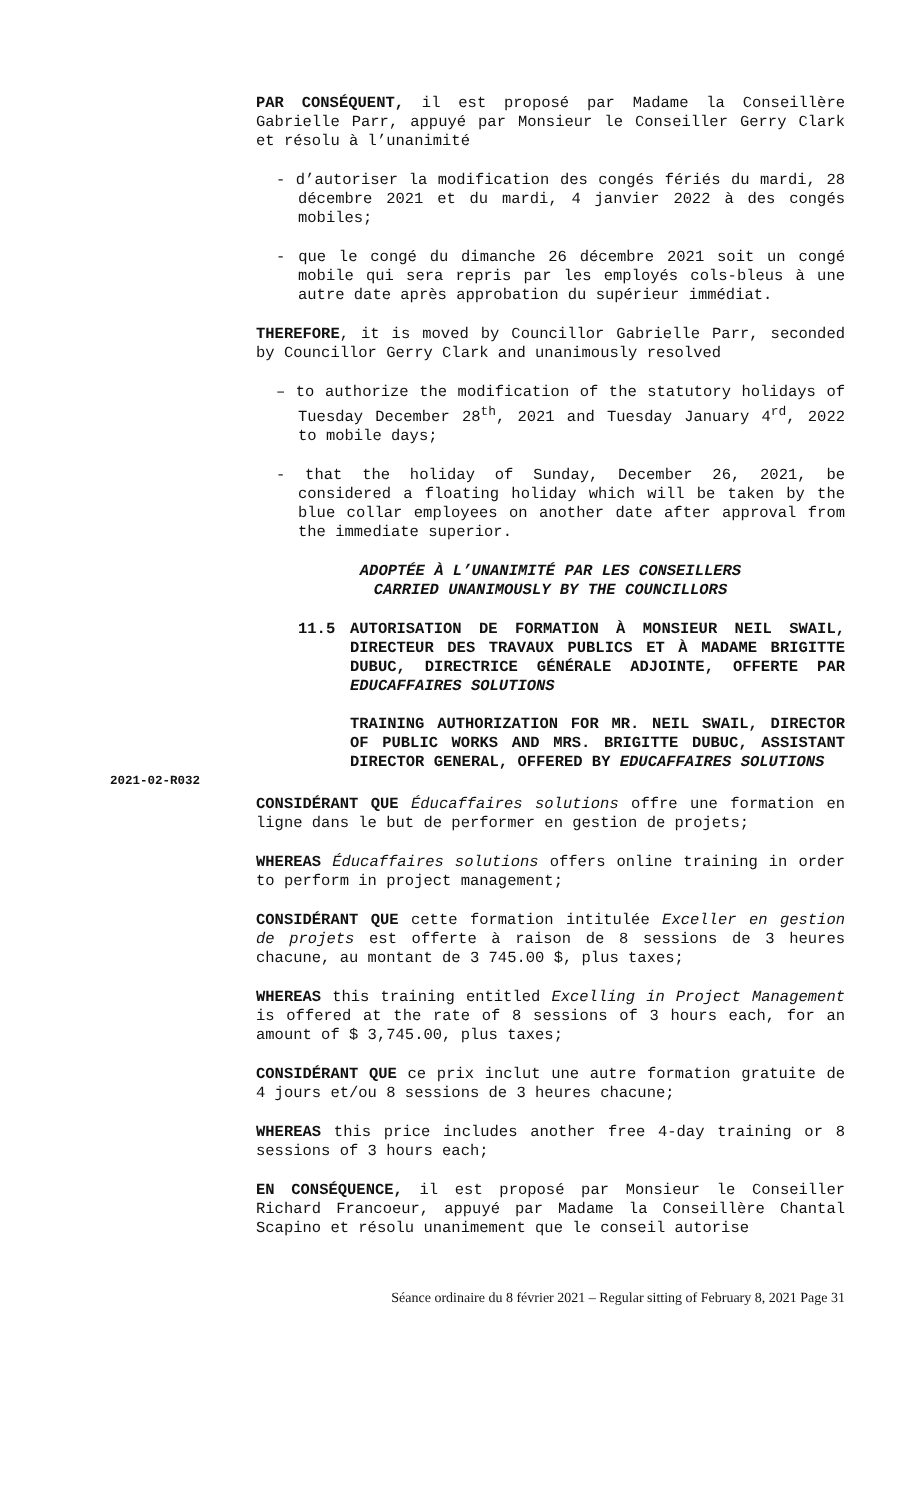PAR CONSÉQUENT, il est proposé par Madame la Conseillère Gabrielle Parr, appuyé par Monsieur le Conseiller Gerry Clark et résolu à l’unanimité
- d’autoriser la modification des congés fériés du mardi, 28 décembre 2021 et du mardi, 4 janvier 2022 à des congés mobiles;
- que le congé du dimanche 26 décembre 2021 soit un congé mobile qui sera repris par les employés cols-bleus à une autre date après approbation du supérieur immédiat.
THEREFORE, it is moved by Councillor Gabrielle Parr, seconded by Councillor Gerry Clark and unanimously resolved
– to authorize the modification of the statutory holidays of Tuesday December 28<sup>th</sup>, 2021 and Tuesday January 4<sup>rd</sup>, 2022 to mobile days;
- that the holiday of Sunday, December 26, 2021, be considered a floating holiday which will be taken by the blue collar employees on another date after approval from the immediate superior.
ADOPTÉE À L’UNANIMITÉ PAR LES CONSEILLERS
CARRIED UNANIMOUSLY BY THE COUNCILLORS
11.5 AUTORISATION DE FORMATION À MONSIEUR NEIL SWAIL, DIRECTEUR DES TRAVAUX PUBLICS ET À MADAME BRIGITTE DUBUC, DIRECTRICE GÉNÉRALE ADJOINTE, OFFERTE PAR EDUCAFFAIRES SOLUTIONS
TRAINING AUTHORIZATION FOR MR. NEIL SWAIL, DIRECTOR OF PUBLIC WORKS AND MRS. BRIGITTE DUBUC, ASSISTANT DIRECTOR GENERAL, OFFERED BY EDUCAFFAIRES SOLUTIONS
2021-02-R032
CONSIDÉRANT QUE Éducaffaires solutions offre une formation en ligne dans le but de performer en gestion de projets;
WHEREAS Éducaffaires solutions offers online training in order to perform in project management;
CONSIDÉRANT QUE cette formation intitulée Exceller en gestion de projets est offerte à raison de 8 sessions de 3 heures chacune, au montant de 3 745.00 $, plus taxes;
WHEREAS this training entitled Excelling in Project Management is offered at the rate of 8 sessions of 3 hours each, for an amount of $ 3,745.00, plus taxes;
CONSIDÉRANT QUE ce prix inclut une autre formation gratuite de 4 jours et/ou 8 sessions de 3 heures chacune;
WHEREAS this price includes another free 4-day training or 8 sessions of 3 hours each;
EN CONSÉQUENCE, il est proposé par Monsieur le Conseiller Richard Francoeur, appuyé par Madame la Conseillère Chantal Scapino et résolu unanimement que le conseil autorise
Séance ordinaire du 8 février 2021 – Regular sitting of February 8, 2021 Page 31